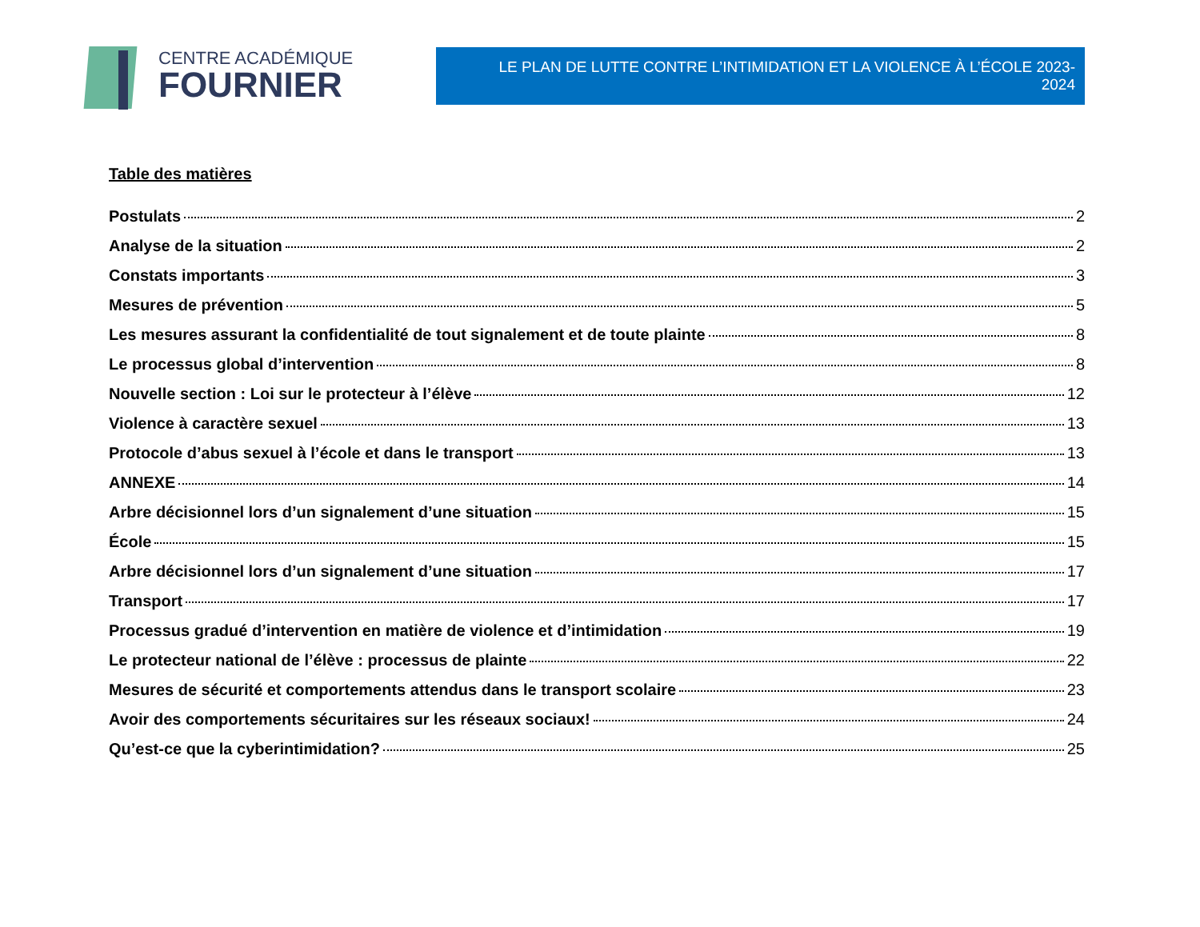CENTRE ACADÉMIQUE
FOURNIER
LE PLAN DE LUTTE CONTRE L’INTIMIDATION ET LA VIOLENCE À L’ÉCOLE 2023-2024
Table des matières
Postulats 2
Analyse de la situation 2
Constats importants 3
Mesures de prévention 5
Les mesures assurant la confidentialité de tout signalement et de toute plainte 8
Le processus global d’intervention 8
Nouvelle section : Loi sur le protecteur à l’élève 12
Violence à caractère sexuel 13
Protocole d’abus sexuel à l’école et dans le transport 13
ANNEXE 14
Arbre décisionnel lors d’un signalement d’une situation 15
École 15
Arbre décisionnel lors d’un signalement d’une situation 17
Transport 17
Processus gradué d’intervention en matière de violence et d’intimidation 19
Le protecteur national de l’élève : processus de plainte 22
Mesures de sécurité et comportements attendus dans le transport scolaire 23
Avoir des comportements sécuritaires sur les réseaux sociaux! 24
Qu’est-ce que la cyberintimidation? 25